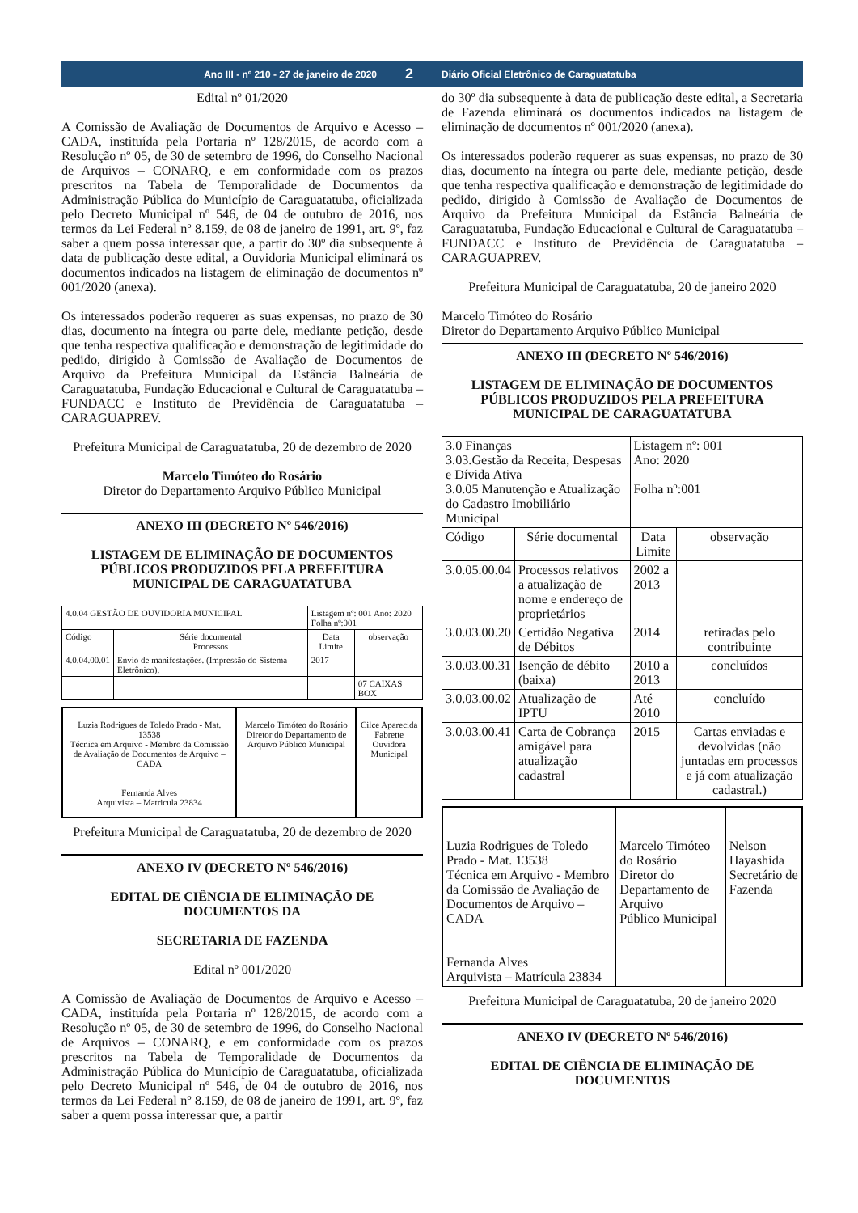Ano III - nº 210 - 27 de janeiro de 2020
2
Diário Oficial Eletrônico de Caraguatatuba
Edital nº 01/2020
A Comissão de Avaliação de Documentos de Arquivo e Acesso – CADA, instituída pela Portaria nº 128/2015, de acordo com a Resolução nº 05, de 30 de setembro de 1996, do Conselho Nacional de Arquivos – CONARQ, e em conformidade com os prazos prescritos na Tabela de Temporalidade de Documentos da Administração Pública do Município de Caraguatatuba, oficializada pelo Decreto Municipal nº 546, de 04 de outubro de 2016, nos termos da Lei Federal nº 8.159, de 08 de janeiro de 1991, art. 9º, faz saber a quem possa interessar que, a partir do 30º dia subsequente à data de publicação deste edital, a Ouvidoria Municipal eliminará os documentos indicados na listagem de eliminação de documentos nº 001/2020 (anexa).
Os interessados poderão requerer as suas expensas, no prazo de 30 dias, documento na íntegra ou parte dele, mediante petição, desde que tenha respectiva qualificação e demonstração de legitimidade do pedido, dirigido à Comissão de Avaliação de Documentos de Arquivo da Prefeitura Municipal da Estância Balneária de Caraguatatuba, Fundação Educacional e Cultural de Caraguatatuba – FUNDACC e Instituto de Previdência de Caraguatatuba – CARAGUAPREV.
Prefeitura Municipal de Caraguatatuba, 20 de dezembro de 2020
Marcelo Timóteo do Rosário
Diretor do Departamento Arquivo Público Municipal
ANEXO III (DECRETO Nº 546/2016)
LISTAGEM DE ELIMINAÇÃO DE DOCUMENTOS PÚBLICOS PRODUZIDOS PELA PREFEITURA MUNICIPAL DE CARAGUATATUBA
| 4.0.04 GESTÃO DE OUVIDORIA MUNICIPAL | | Listagem nº: 001 Ano: 2020 Folha nº:001 | |
| Código | Série documental Processos | Data Limite | observação |
| 4.0.04.00.01 | Envio de manifestações. (Impressão do Sistema Eletrônico). | 2017 | |
| | | | 07 CAIXAS BOX |
| Luzia Rodrigues de Toledo Prado - Mat. 13538 Técnica em Arquivo - Membro da Comissão de Avaliação de Documentos de Arquivo – CADA Fernanda Alves Arquivista – Matricula 23834 | Marcelo Timóteo do Rosário Diretor do Departamento de Arquivo Público Municipal | Cilce Aparecida Fabrette Ouvidora Municipal |
Prefeitura Municipal de Caraguatatuba, 20 de dezembro de 2020
ANEXO IV (DECRETO Nº 546/2016)
EDITAL DE CIÊNCIA DE ELIMINAÇÃO DE DOCUMENTOS DA
SECRETARIA DE FAZENDA
Edital nº 001/2020
A Comissão de Avaliação de Documentos de Arquivo e Acesso – CADA, instituída pela Portaria nº 128/2015, de acordo com a Resolução nº 05, de 30 de setembro de 1996, do Conselho Nacional de Arquivos – CONARQ, e em conformidade com os prazos prescritos na Tabela de Temporalidade de Documentos da Administração Pública do Município de Caraguatatuba, oficializada pelo Decreto Municipal nº 546, de 04 de outubro de 2016, nos termos da Lei Federal nº 8.159, de 08 de janeiro de 1991, art. 9º, faz saber a quem possa interessar que, a partir
do 30º dia subsequente à data de publicação deste edital, a Secretaria de Fazenda eliminará os documentos indicados na listagem de eliminação de documentos nº 001/2020 (anexa).
Os interessados poderão requerer as suas expensas, no prazo de 30 dias, documento na íntegra ou parte dele, mediante petição, desde que tenha respectiva qualificação e demonstração de legitimidade do pedido, dirigido à Comissão de Avaliação de Documentos de Arquivo da Prefeitura Municipal da Estância Balneária de Caraguatatuba, Fundação Educacional e Cultural de Caraguatatuba – FUNDACC e Instituto de Previdência de Caraguatatuba – CARAGUAPREV.
Prefeitura Municipal de Caraguatatuba, 20 de janeiro 2020
Marcelo Timóteo do Rosário
Diretor do Departamento Arquivo Público Municipal
ANEXO III (DECRETO Nº 546/2016)
LISTAGEM DE ELIMINAÇÃO DE DOCUMENTOS PÚBLICOS PRODUZIDOS PELA PREFEITURA MUNICIPAL DE CARAGUATATUBA
| 3.0 Finanças 3.03.Gestão da Receita, Despesas e Dívida Ativa 3.0.05 Manutenção e Atualização do Cadastro Imobiliário Municipal | | Listagem nº: 001 Ano: 2020 Folha nº:001 | |
| Código | Série documental | Data Limite | observação |
| 3.0.05.00.04 | Processos relativos a atualização de nome e endereço de proprietários | 2002 a 2013 | |
| 3.0.03.00.20 | Certidão Negativa de Débitos | 2014 | retiradas pelo contribuinte |
| 3.0.03.00.31 | Isenção de débito (baixa) | 2010 a 2013 | concluídos |
| 3.0.03.00.02 | Atualização de IPTU | Até 2010 | concluído |
| 3.0.03.00.41 | Carta de Cobrança amigável para atualização cadastral | 2015 | Cartas enviadas e devolvidas (não juntadas em processos e já com atualização cadastral.) |
| Luzia Rodrigues de Toledo Prado - Mat. 13538 Técnica em Arquivo - Membro da Comissão de Avaliação de Documentos de Arquivo – CADA Fernanda Alves Arquivista – Matrícula 23834 | Marcelo Timóteo do Rosário Diretor do Departamento de Arquivo Público Municipal | Nelson Hayashida Secretário de Fazenda |
Prefeitura Municipal de Caraguatatuba, 20 de janeiro 2020
ANEXO IV (DECRETO Nº 546/2016)
EDITAL DE CIÊNCIA DE ELIMINAÇÃO DE DOCUMENTOS